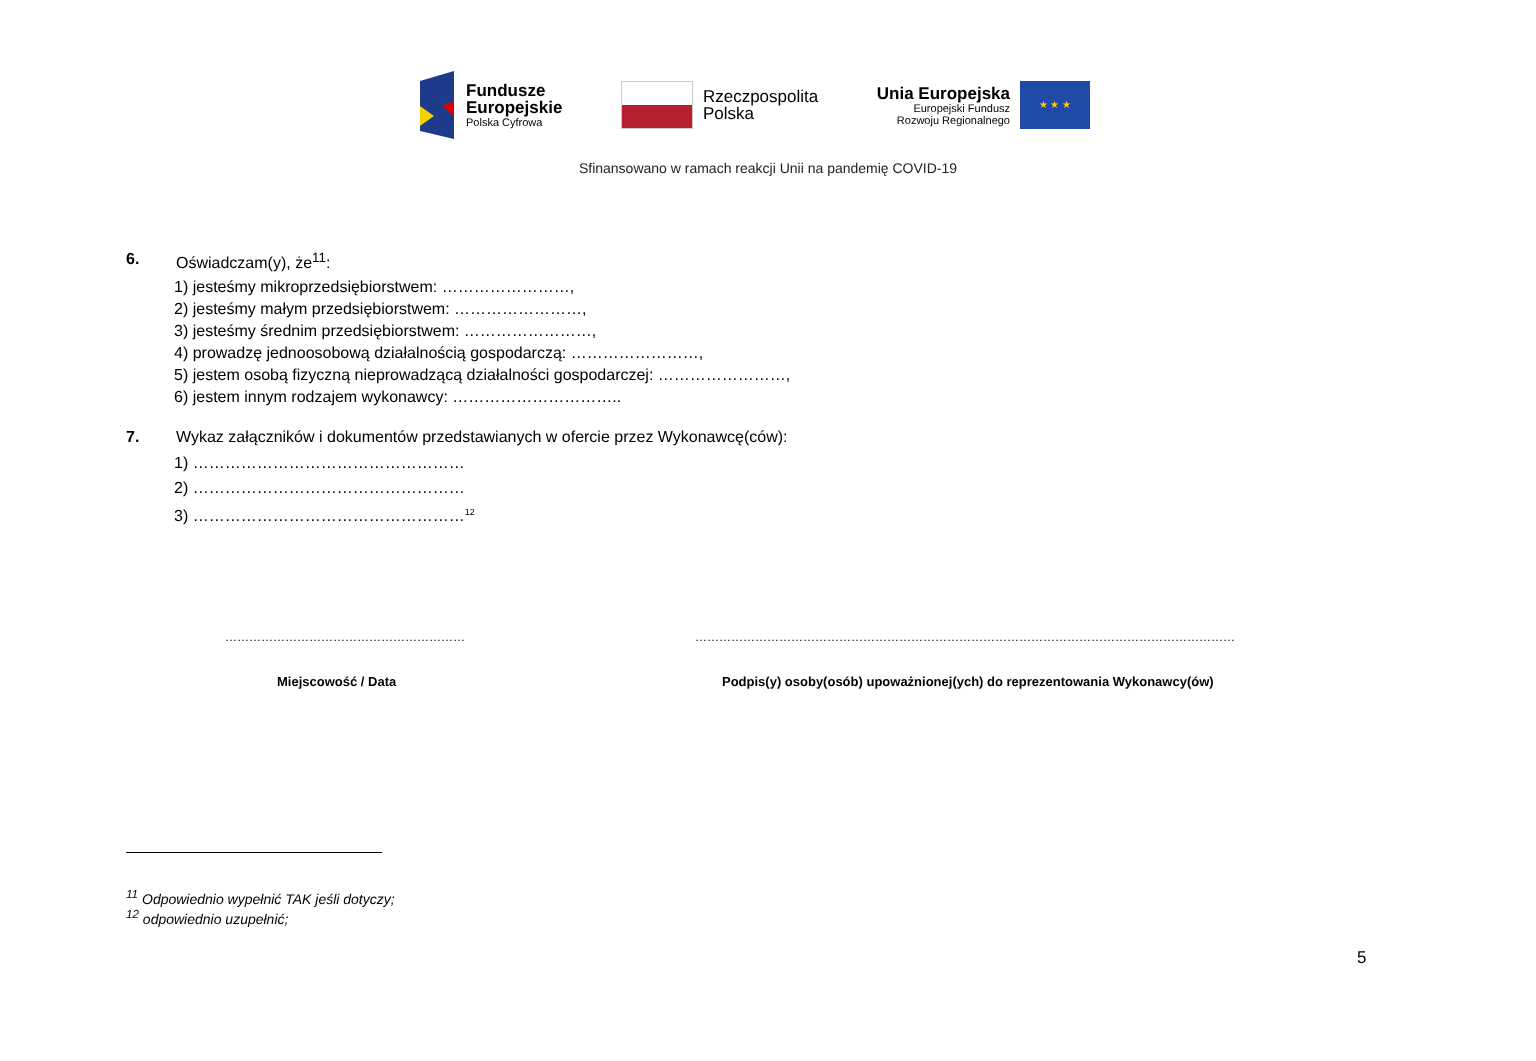Fundusze
Europejskie
Polska Cyfrowa
Rzeczpospolita
Polska
Unia Europejska
Europejski Fundusz
Rozwoju Regionalnego
★ ★ ★
Sfinansowano w ramach reakcji Unii na pandemię COVID-19
6. Oświadczam(y), że<sup>11</sup>:
1) jesteśmy mikroprzedsiębiorstwem: ……………………,
2) jesteśmy małym przedsiębiorstwem: ……………………,
3) jesteśmy średnim przedsiębiorstwem: ……………………,
4) prowadzę jednoosobową działalnością gospodarczą: ……………………,
5) jestem osobą fizyczną nieprowadzącą działalności gospodarczej: ……………………,
6) jestem innym rodzajem wykonawcy: …………………………..
7. Wykaz załączników i dokumentów przedstawianych w ofercie przez Wykonawcę(ców):
1) ……………………………………………
2) ……………………………………………
3) ……………………………………………<sup>12</sup>
…………………………………………………… ………………………………………………………………………………………………………………………
Miejscowość / Data Podpis(y) osoby(osób) upoważnionej(ych) do reprezentowania Wykonawcy(ów)
<sup>11</sup> Odpowiednio wypełnić TAK jeśli dotyczy;
<sup>12</sup> odpowiednio uzupełnić;
5